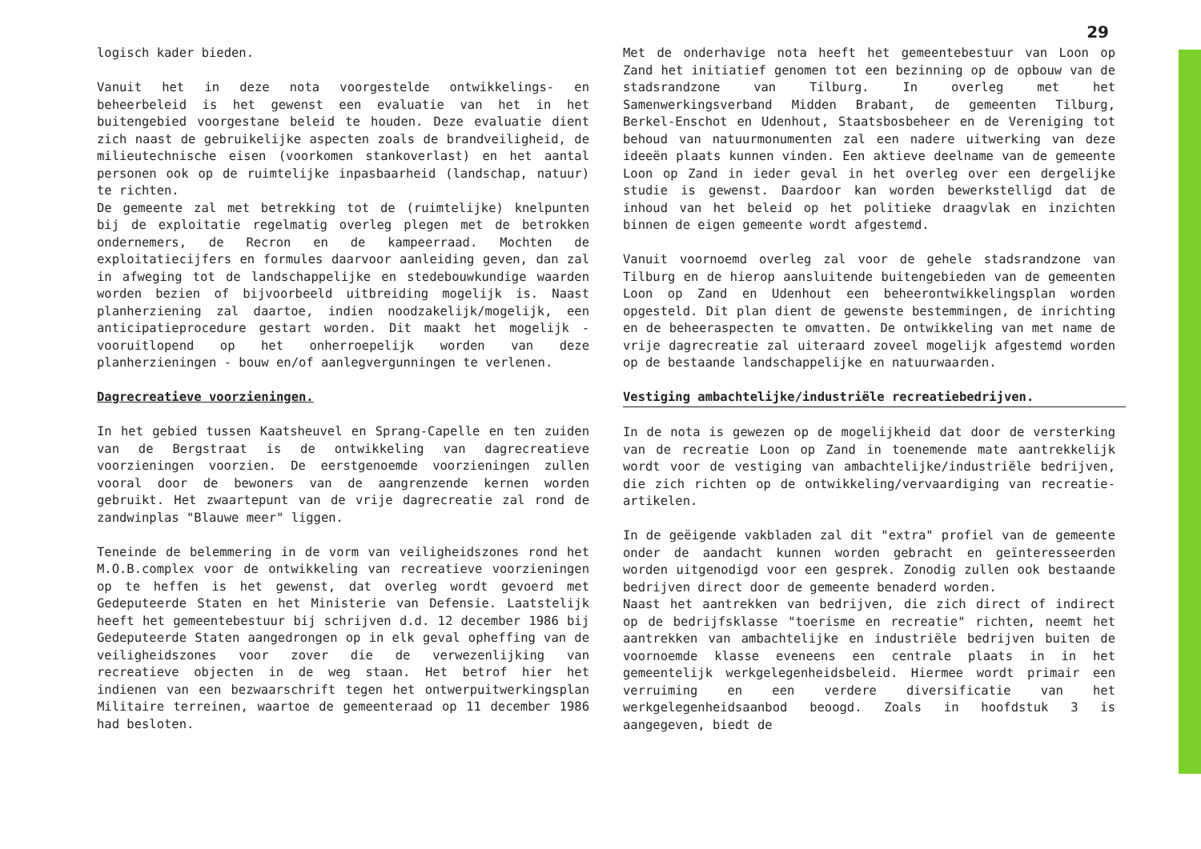29
logisch kader bieden.
Vanuit het in deze nota voorgestelde ontwikkelings- en beheerbeleid is het gewenst een evaluatie van het in het buitengebied voorgestane beleid te houden. Deze evaluatie dient zich naast de gebruikelijke aspecten zoals de brandveiligheid, de milieutechnische eisen (voorkomen stankoverlast) en het aantal personen ook op de ruimtelijke inpasbaarheid (landschap, natuur) te richten.
De gemeente zal met betrekking tot de (ruimtelijke) knelpunten bij de exploitatie regelmatig overleg plegen met de betrokken ondernemers, de Recron en de kampeerraad. Mochten de exploitatiecijfers en formules daarvoor aanleiding geven, dan zal in afweging tot de landschappelijke en stedebouwkundige waarden worden bezien of bijvoorbeeld uitbreiding mogelijk is. Naast planherziening zal daartoe, indien noodzakelijk/mogelijk, een anticipatieprocedure gestart worden. Dit maakt het mogelijk - vooruitlopend op het onherroepelijk worden van deze planherzieningen - bouw en/of aanlegvergunningen te verlenen.
Dagrecreatieve voorzieningen.
In het gebied tussen Kaatsheuvel en Sprang-Capelle en ten zuiden van de Bergstraat is de ontwikkeling van dagrecreatieve voorzieningen voorzien. De eerstgenoemde voorzieningen zullen vooral door de bewoners van de aangrenzende kernen worden gebruikt. Het zwaartepunt van de vrije dagrecreatie zal rond de zandwinplas "Blauwe meer" liggen.
Teneinde de belemmering in de vorm van veiligheidszones rond het M.O.B.complex voor de ontwikkeling van recreatieve voorzieningen op te heffen is het gewenst, dat overleg wordt gevoerd met Gedeputeerde Staten en het Ministerie van Defensie. Laatstelijk heeft het gemeentebestuur bij schrijven d.d. 12 december 1986 bij Gedeputeerde Staten aangedrongen op in elk geval opheffing van de veiligheidszones voor zover die de verwezenlijking van recreatieve objecten in de weg staan. Het betrof hier het indienen van een bezwaarschrift tegen het ontwerpuitwerkingsplan Militaire terreinen, waartoe de gemeenteraad op 11 december 1986 had besloten.
Met de onderhavige nota heeft het gemeentebestuur van Loon op Zand het initiatief genomen tot een bezinning op de opbouw van de stadsrandzone van Tilburg. In overleg met het Samenwerkingsverband Midden Brabant, de gemeenten Tilburg, Berkel-Enschot en Udenhout, Staatsbosbeheer en de Vereniging tot behoud van natuurmonumenten zal een nadere uitwerking van deze ideeën plaats kunnen vinden. Een aktieve deelname van de gemeente Loon op Zand in ieder geval in het overleg over een dergelijke studie is gewenst. Daardoor kan worden bewerkstelligd dat de inhoud van het beleid op het politieke draagvlak en inzichten binnen de eigen gemeente wordt afgestemd.
Vanuit voornoemd overleg zal voor de gehele stadsrandzone van Tilburg en de hierop aansluitende buitengebieden van de gemeenten Loon op Zand en Udenhout een beheerontwikkelingsplan worden opgesteld. Dit plan dient de gewenste bestemmingen, de inrichting en de beheeraspecten te omvatten. De ontwikkeling van met name de vrije dagrecreatie zal uiteraard zoveel mogelijk afgestemd worden op de bestaande landschappelijke en natuurwaarden.
Vestiging ambachtelijke/industriële recreatiebedrijven.
In de nota is gewezen op de mogelijkheid dat door de versterking van de recreatie Loon op Zand in toenemende mate aantrekkelijk wordt voor de vestiging van ambachtelijke/industriële bedrijven, die zich richten op de ontwikkeling/vervaardiging van recreatie-artikelen.
In de geëigende vakbladen zal dit "extra" profiel van de gemeente onder de aandacht kunnen worden gebracht en geïnteresseerden worden uitgenodigd voor een gesprek. Zonodig zullen ook bestaande bedrijven direct door de gemeente benaderd worden.
Naast het aantrekken van bedrijven, die zich direct of indirect op de bedrijfsklasse "toerisme en recreatie" richten, neemt het aantrekken van ambachtelijke en industriële bedrijven buiten de voornoemde klasse eveneens een centrale plaats in in het gemeentelijk werkgelegenheidsbeleid. Hiermee wordt primair een verruiming en een verdere diversificatie van het werkgelegenheidsaanbod beoogd. Zoals in hoofdstuk 3 is aangegeven, biedt de